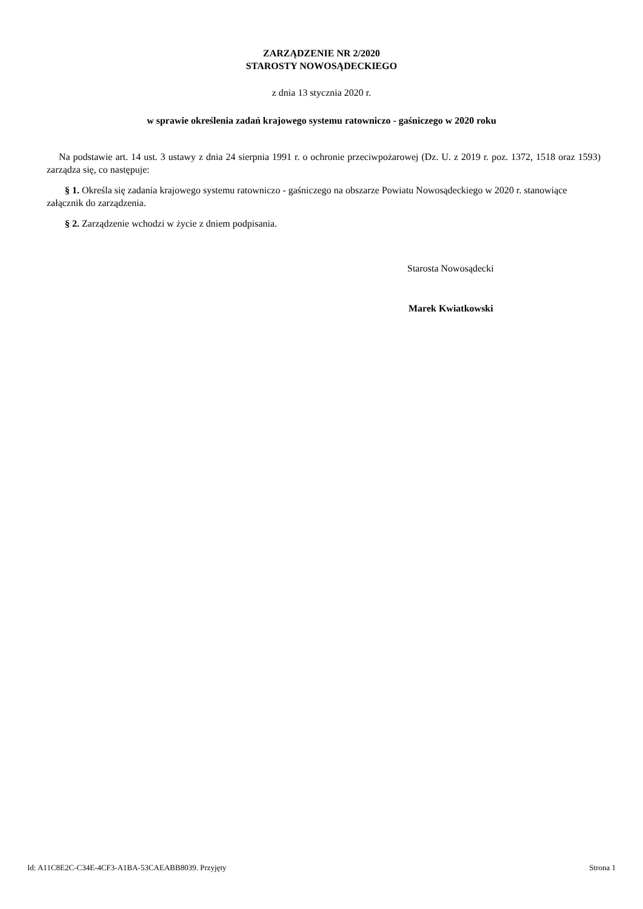ZARZĄDZENIE NR 2/2020
STAROSTY NOWOSĄDECKIEGO
z dnia 13 stycznia 2020 r.
w sprawie określenia zadań krajowego systemu ratowniczo - gaśniczego w 2020 roku
Na podstawie art. 14 ust. 3 ustawy z dnia 24 sierpnia 1991 r. o ochronie przeciwpożarowej (Dz. U. z 2019 r. poz. 1372, 1518 oraz 1593) zarządza się, co następuje:
§ 1. Określa się zadania krajowego systemu ratowniczo - gaśniczego na obszarze Powiatu Nowosądeckiego w 2020 r. stanowiące załącznik do zarządzenia.
§ 2. Zarządzenie wchodzi w życie z dniem podpisania.
Starosta Nowosądecki
Marek Kwiatkowski
Id: A11C8E2C-C34E-4CF3-A1BA-53CAEABB8039. Przyjęty Strona 1